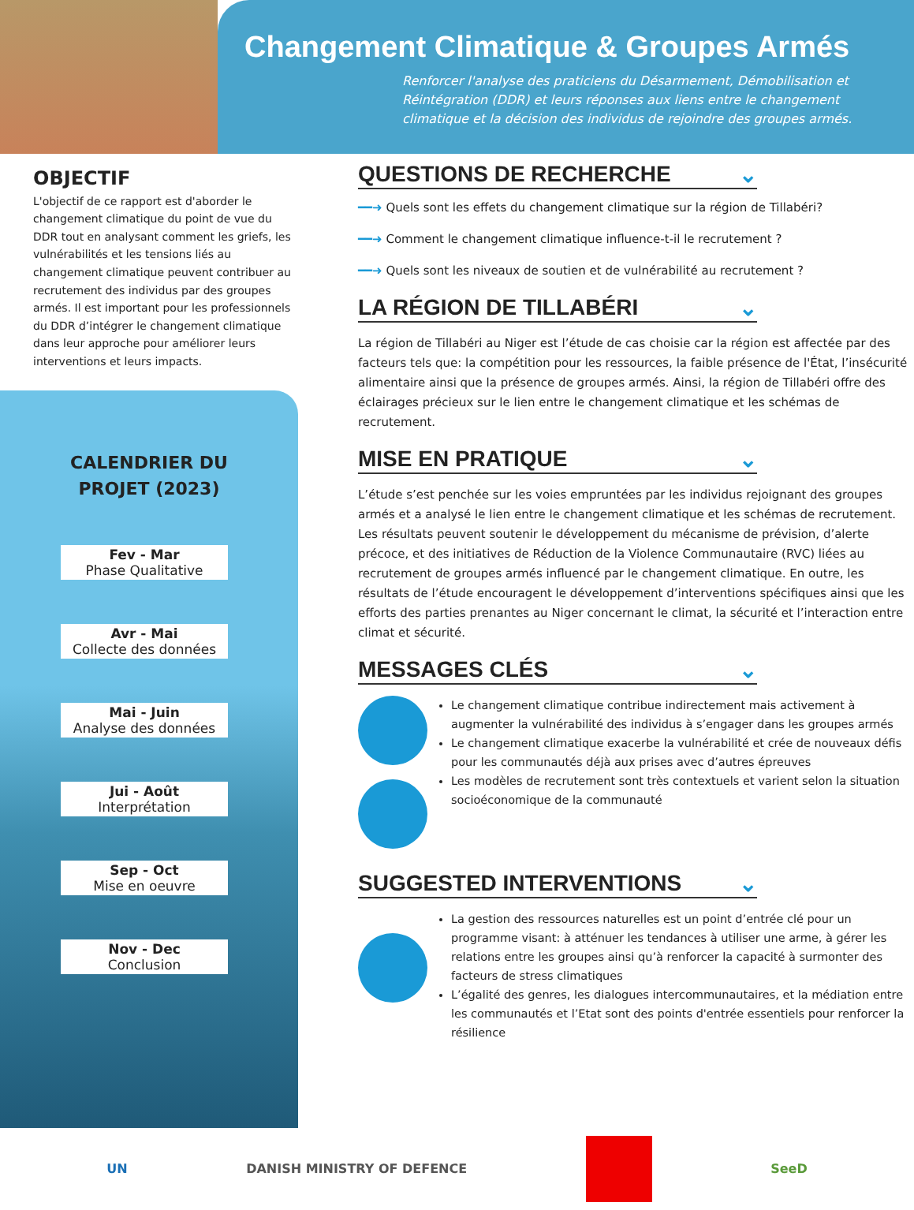Changement Climatique & Groupes Armés
Renforcer l'analyse des praticiens du Désarmement, Démobilisation et Réintégration (DDR) et leurs réponses aux liens entre le changement climatique et la décision des individus de rejoindre des groupes armés.
OBJECTIF
L'objectif de ce rapport est d'aborder le changement climatique du point de vue du DDR tout en analysant comment les griefs, les vulnérabilités et les tensions liés au changement climatique peuvent contribuer au recrutement des individus par des groupes armés. Il est important pour les professionnels du DDR d’intégrer le changement climatique dans leur approche pour améliorer leurs interventions et leurs impacts.
CALENDRIER DU
PROJET (2023)
Fev - Mar
Phase Qualitative
Avr - Mai
Collecte des données
Mai - Juin
Analyse des données
Jui - Août
Interprétation
Sep - Oct
Mise en oeuvre
Nov - Dec
Conclusion
QUESTIONS DE RECHERCHE ⌄
━━➜ Quels sont les effets du changement climatique sur la région de Tillabéri?
━━➜ Comment le changement climatique influence-t-il le recrutement ?
━━➜ Quels sont les niveaux de soutien et de vulnérabilité au recrutement ?
LA RÉGION DE TILLABÉRI ⌄
La région de Tillabéri au Niger est l’étude de cas choisie car la région est affectée par des facteurs tels que: la compétition pour les ressources, la faible présence de l'État, l’insécurité alimentaire ainsi que la présence de groupes armés. Ainsi, la région de Tillabéri offre des éclairages précieux sur le lien entre le changement climatique et les schémas de recrutement.
MISE EN PRATIQUE ⌄
L’étude s’est penchée sur les voies empruntées par les individus rejoignant des groupes armés et a analysé le lien entre le changement climatique et les schémas de recrutement. Les résultats peuvent soutenir le développement du mécanisme de prévision, d’alerte précoce, et des initiatives de Réduction de la Violence Communautaire (RVC) liées au recrutement de groupes armés influencé par le changement climatique. En outre, les résultats de l’étude encouragent le développement d’interventions spécifiques ainsi que les efforts des parties prenantes au Niger concernant le climat, la sécurité et l’interaction entre climat et sécurité.
MESSAGES CLÉS ⌄
Le changement climatique contribue indirectement mais activement à augmenter la vulnérabilité des individus à s’engager dans les groupes armés
Le changement climatique exacerbe la vulnérabilité et crée de nouveaux défis pour les communautés déjà aux prises avec d’autres épreuves
Les modèles de recrutement sont très contextuels et varient selon la situation socioéconomique de la communauté
SUGGESTED INTERVENTIONS ⌄
La gestion des ressources naturelles est un point d’entrée clé pour un programme visant: à atténuer les tendances à utiliser une arme, à gérer les relations entre les groupes ainsi qu’à renforcer la capacité à surmonter des facteurs de stress climatiques
L’égalité des genres, les dialogues intercommunautaires, et la médiation entre les communautés et l’Etat sont des points d'entrée essentiels pour renforcer la résilience
UN DANISH MINISTRY OF DEFENCE SeeD